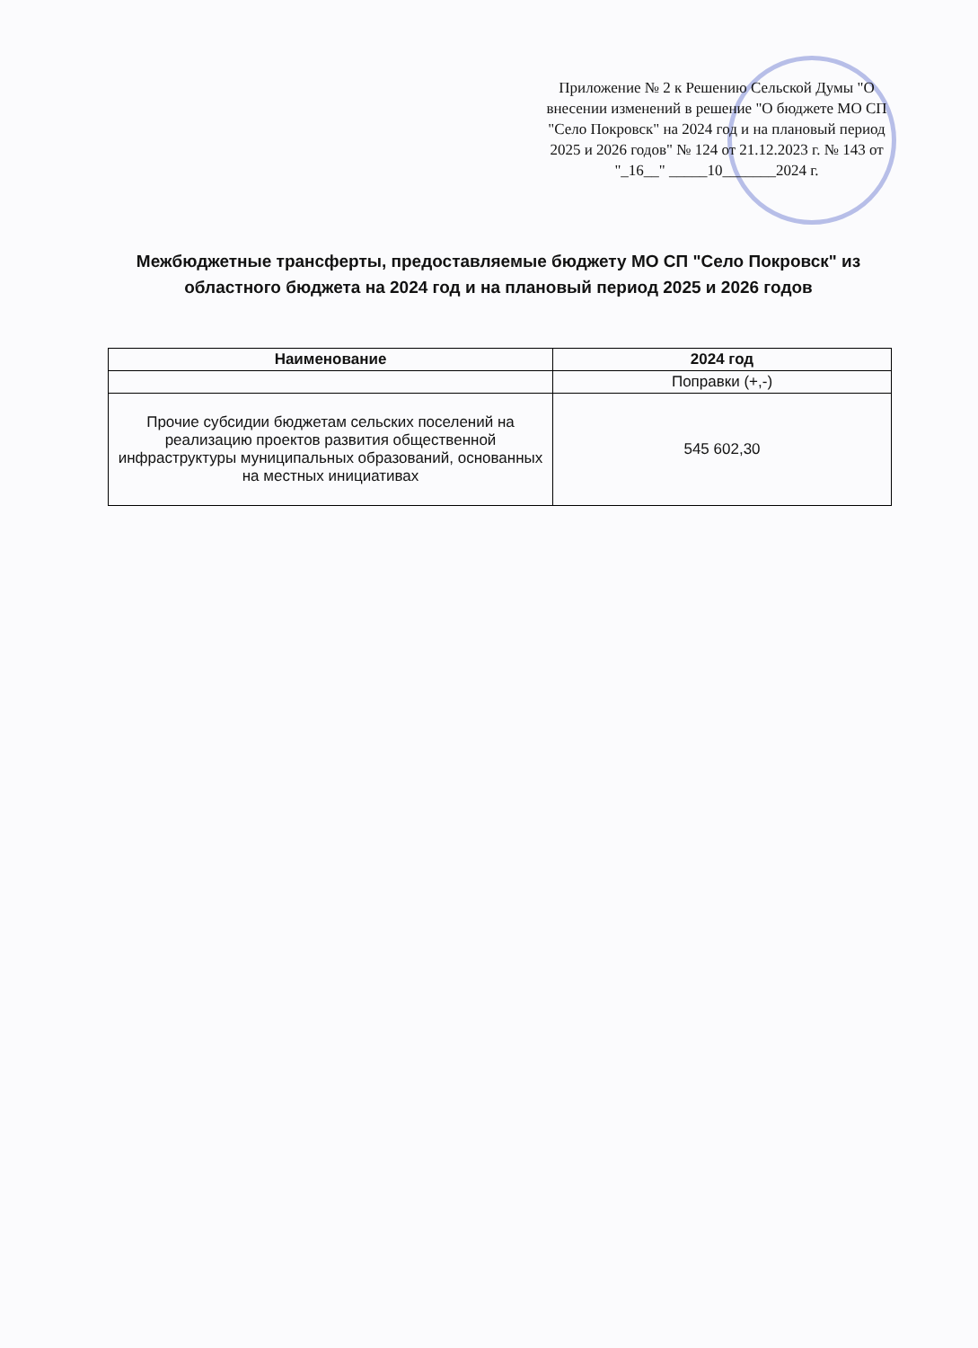Приложение № 2 к Решению Сельской Думы "О внесении изменений в решение "О бюджете МО СП "Село Покровск" на 2024 год и на плановый период 2025 и 2026 годов" № 124 от 21.12.2023 г. № 143 от "_16__" _____10_______2024 г.
Межбюджетные трансферты, предоставляемые бюджету МО СП "Село Покровск" из областного бюджета на 2024 год и на плановый период 2025 и 2026 годов
| Наименование | 2024 год |
| --- | --- |
| | Поправки (+,-) |
| Прочие субсидии бюджетам сельских поселений на реализацию проектов развития общественной инфраструктуры муниципальных образований, основанных на местных инициативах | 545 602,30 |